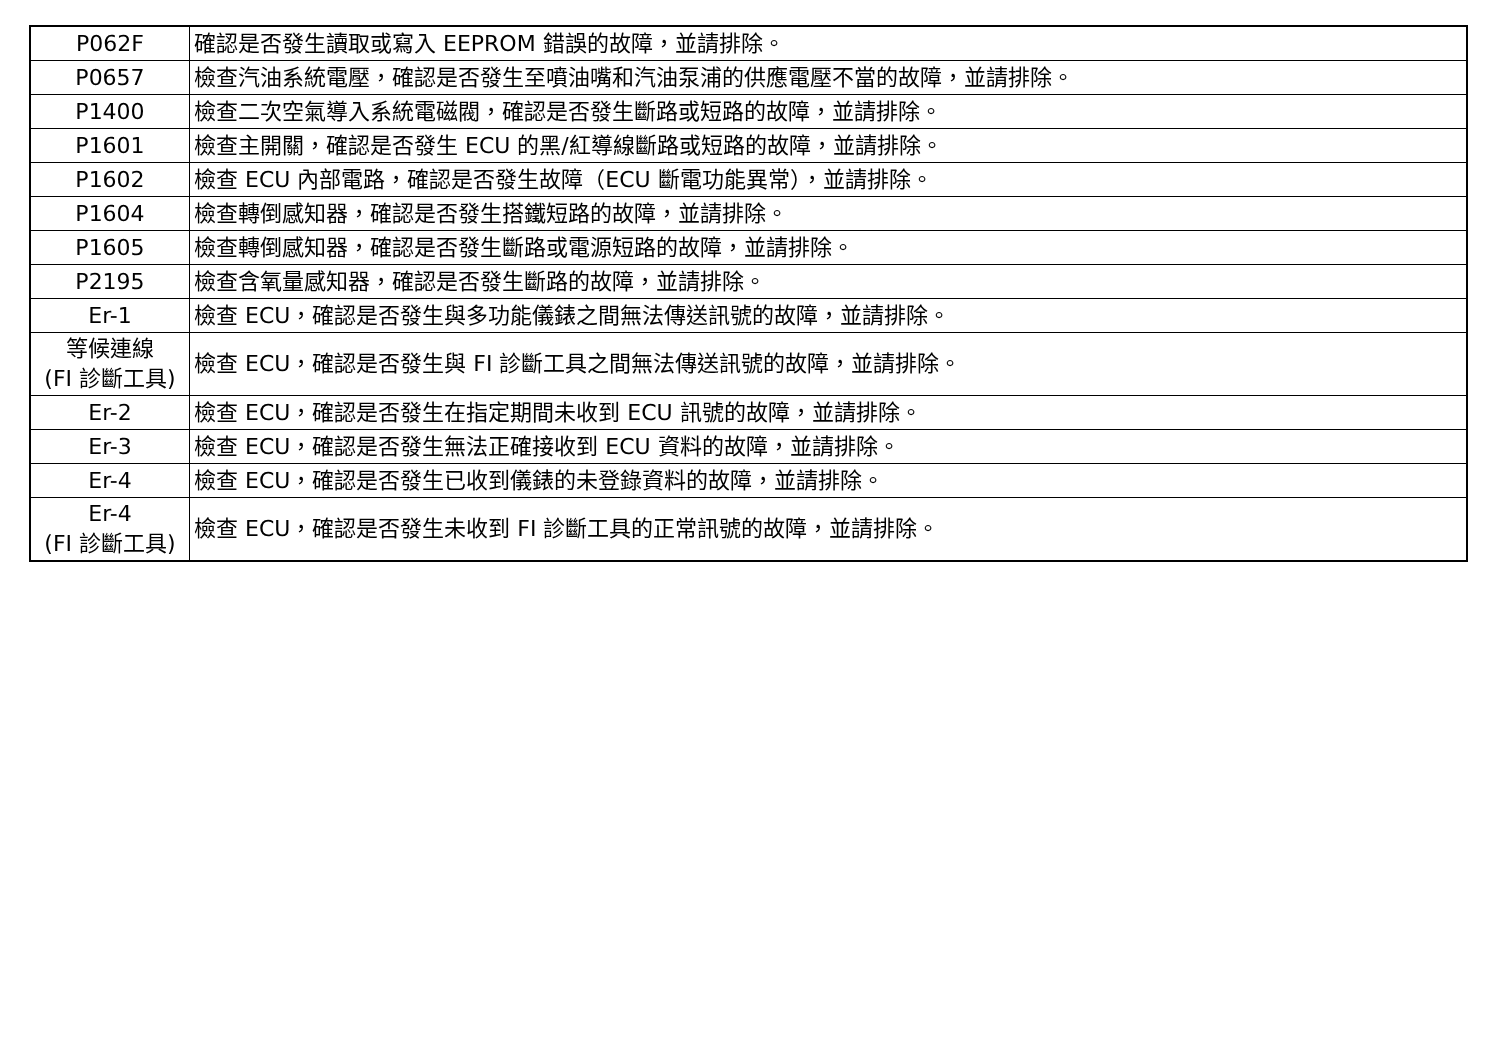| P062F | 確認是否發生讀取或寫入 EEPROM 錯誤的故障，並請排除。 |
| P0657 | 檢查汽油系統電壓，確認是否發生至噴油嘴和汽油泵浦的供應電壓不當的故障，並請排除。 |
| P1400 | 檢查二次空氣導入系統電磁閥，確認是否發生斷路或短路的故障，並請排除。 |
| P1601 | 檢查主開關，確認是否發生 ECU 的黑/紅導線斷路或短路的故障，並請排除。 |
| P1602 | 檢查 ECU 內部電路，確認是否發生故障（ECU 斷電功能異常），並請排除。 |
| P1604 | 檢查轉倒感知器，確認是否發生搭鐵短路的故障，並請排除。 |
| P1605 | 檢查轉倒感知器，確認是否發生斷路或電源短路的故障，並請排除。 |
| P2195 | 檢查含氧量感知器，確認是否發生斷路的故障，並請排除。 |
| Er-1 | 檢查 ECU，確認是否發生與多功能儀錶之間無法傳送訊號的故障，並請排除。 |
| 等候連線 (FI 診斷工具) | 檢查 ECU，確認是否發生與 FI 診斷工具之間無法傳送訊號的故障，並請排除。 |
| Er-2 | 檢查 ECU，確認是否發生在指定期間未收到 ECU 訊號的故障，並請排除。 |
| Er-3 | 檢查 ECU，確認是否發生無法正確接收到 ECU 資料的故障，並請排除。 |
| Er-4 | 檢查 ECU，確認是否發生已收到儀錶的未登錄資料的故障，並請排除。 |
| Er-4 (FI 診斷工具) | 檢查 ECU，確認是否發生未收到 FI 診斷工具的正常訊號的故障，並請排除。 |